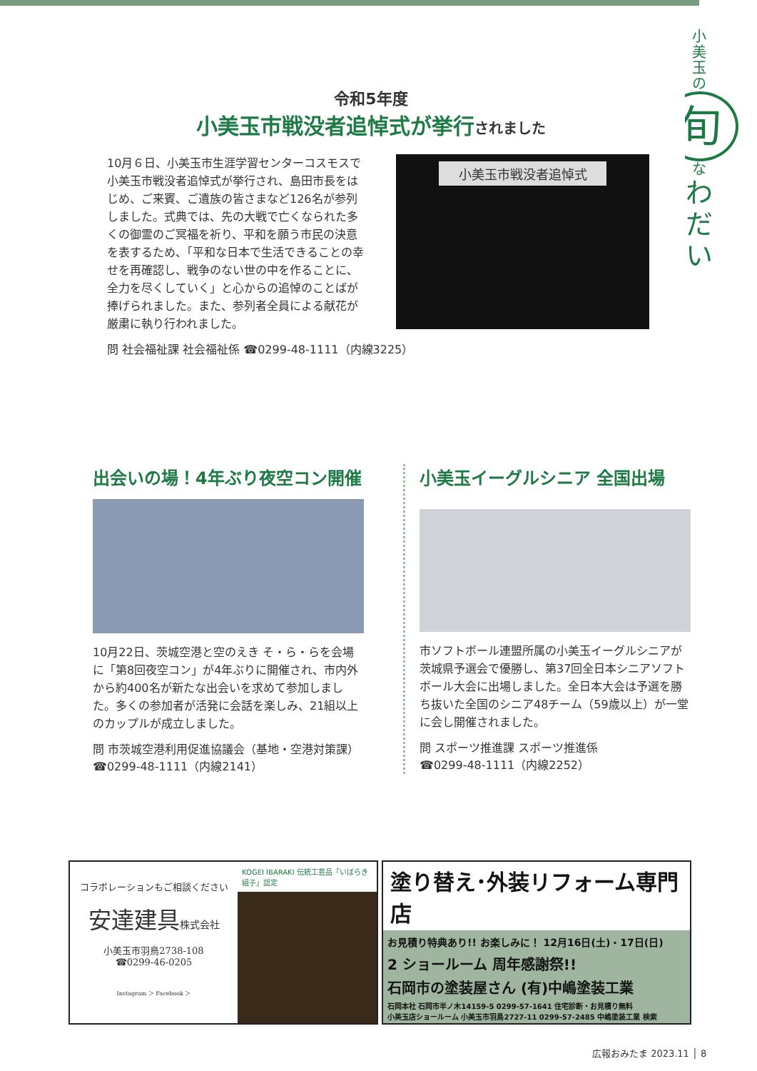小
美
玉
の
旬
な
わ
だ
い
令和5年度
小美玉市戦没者追悼式が挙行されました
10月６日、小美玉市生涯学習センターコスモスで小美玉市戦没者追悼式が挙行され、島田市長をはじめ、ご来賓、ご遺族の皆さまなど126名が参列しました。式典では、先の大戦で亡くなられた多くの御霊のご冥福を祈り、平和を願う市民の決意を表するため、「平和な日本で生活できることの幸せを再確認し、戦争のない世の中を作ることに、全力を尽くしていく」と心からの追悼のことばが捧げられました。また、参列者全員による献花が厳粛に執り行われました。
小美玉市戦没者追悼式
問 社会福祉課 社会福祉係 ☎0299-48-1111（内線3225）
出会いの場！4年ぶり夜空コン開催
10月22日、茨城空港と空のえき そ・ら・らを会場に「第8回夜空コン」が4年ぶりに開催され、市内外から約400名が新たな出会いを求めて参加しました。多くの参加者が活発に会話を楽しみ、21組以上のカップルが成立しました。
問 市茨城空港利用促進協議会（基地・空港対策課）☎0299-48-1111（内線2141）
小美玉イーグルシニア 全国出場
市ソフトボール連盟所属の小美玉イーグルシニアが茨城県予選会で優勝し、第37回全日本シニアソフトボール大会に出場しました。全日本大会は予選を勝ち抜いた全国のシニア48チーム（59歳以上）が一堂に会し開催されました。
問 スポーツ推進課 スポーツ推進係
☎0299-48-1111（内線2252）
コラボレーションもご相談ください
安達建具株式会社
小美玉市羽鳥2738-108
☎0299-46-0205
Instagram ＞ Facebook ＞
KOGEI IBARAKI 伝統工芸品「いばらき組子」認定
塗り替え･外装リフォーム専門店
お見積り特典あり!! お楽しみに！ 12月16日(土)・17日(日)
2 ショールーム 周年感謝祭!!
石岡市の塗装屋さん (有)中嶋塗装工業
石岡本社 石岡市半ノ木14159-5 0299-57-1641 住宅診断・お見積り無料
小美玉店ショールーム 小美玉市羽鳥2727-11 0299-57-2485 中嶋塗装工業 検索
広報おみたま 2023.11 │ 8